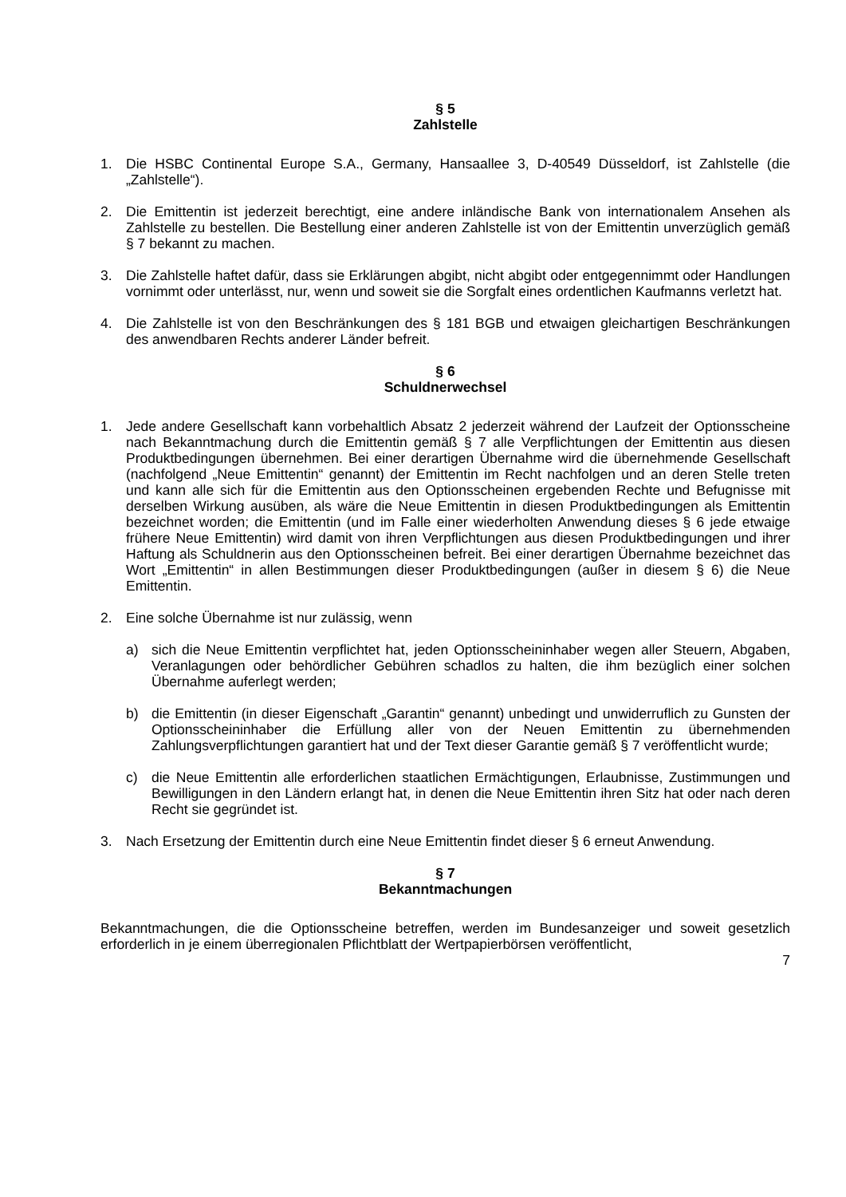§ 5
Zahlstelle
1. Die HSBC Continental Europe S.A., Germany, Hansaallee 3, D-40549 Düsseldorf, ist Zahlstelle (die „Zahlstelle“).
2. Die Emittentin ist jederzeit berechtigt, eine andere inländische Bank von internationalem Ansehen als Zahlstelle zu bestellen. Die Bestellung einer anderen Zahlstelle ist von der Emittentin unverzüglich gemäß § 7 bekannt zu machen.
3. Die Zahlstelle haftet dafür, dass sie Erklärungen abgibt, nicht abgibt oder entgegennimmt oder Handlungen vornimmt oder unterlässt, nur, wenn und soweit sie die Sorgfalt eines ordentlichen Kaufmanns verletzt hat.
4. Die Zahlstelle ist von den Beschränkungen des § 181 BGB und etwaigen gleichartigen Beschränkungen des anwendbaren Rechts anderer Länder befreit.
§ 6
Schuldnerwechsel
1. Jede andere Gesellschaft kann vorbehaltlich Absatz 2 jederzeit während der Laufzeit der Optionsscheine nach Bekanntmachung durch die Emittentin gemäß § 7 alle Verpflichtungen der Emittentin aus diesen Produktbedingungen übernehmen. Bei einer derartigen Übernahme wird die übernehmende Gesellschaft (nachfolgend „Neue Emittentin“ genannt) der Emittentin im Recht nachfolgen und an deren Stelle treten und kann alle sich für die Emittentin aus den Optionsscheinen ergebenden Rechte und Befugnisse mit derselben Wirkung ausüben, als wäre die Neue Emittentin in diesen Produktbedingungen als Emittentin bezeichnet worden; die Emittentin (und im Falle einer wiederholten Anwendung dieses § 6 jede etwaige frühere Neue Emittentin) wird damit von ihren Verpflichtungen aus diesen Produktbedingungen und ihrer Haftung als Schuldnerin aus den Optionsscheinen befreit. Bei einer derartigen Übernahme bezeichnet das Wort „Emittentin“ in allen Bestimmungen dieser Produktbedingungen (außer in diesem § 6) die Neue Emittentin.
2. Eine solche Übernahme ist nur zulässig, wenn
a) sich die Neue Emittentin verpflichtet hat, jeden Optionsscheininhaber wegen aller Steuern, Abgaben, Veranlagungen oder behördlicher Gebühren schadlos zu halten, die ihm bezüglich einer solchen Übernahme auferlegt werden;
b) die Emittentin (in dieser Eigenschaft „Garantin“ genannt) unbedingt und unwiderruflich zu Gunsten der Optionsscheininhaber die Erfüllung aller von der Neuen Emittentin zu übernehmenden Zahlungsverpflichtungen garantiert hat und der Text dieser Garantie gemäß § 7 veröffentlicht wurde;
c) die Neue Emittentin alle erforderlichen staatlichen Ermächtigungen, Erlaubnisse, Zustimmungen und Bewilligungen in den Ländern erlangt hat, in denen die Neue Emittentin ihren Sitz hat oder nach deren Recht sie gegründet ist.
3. Nach Ersetzung der Emittentin durch eine Neue Emittentin findet dieser § 6 erneut Anwendung.
§ 7
Bekanntmachungen
Bekanntmachungen, die die Optionsscheine betreffen, werden im Bundesanzeiger und soweit gesetzlich erforderlich in je einem überregionalen Pflichtblatt der Wertpapierbörsen veröffentlicht,
7